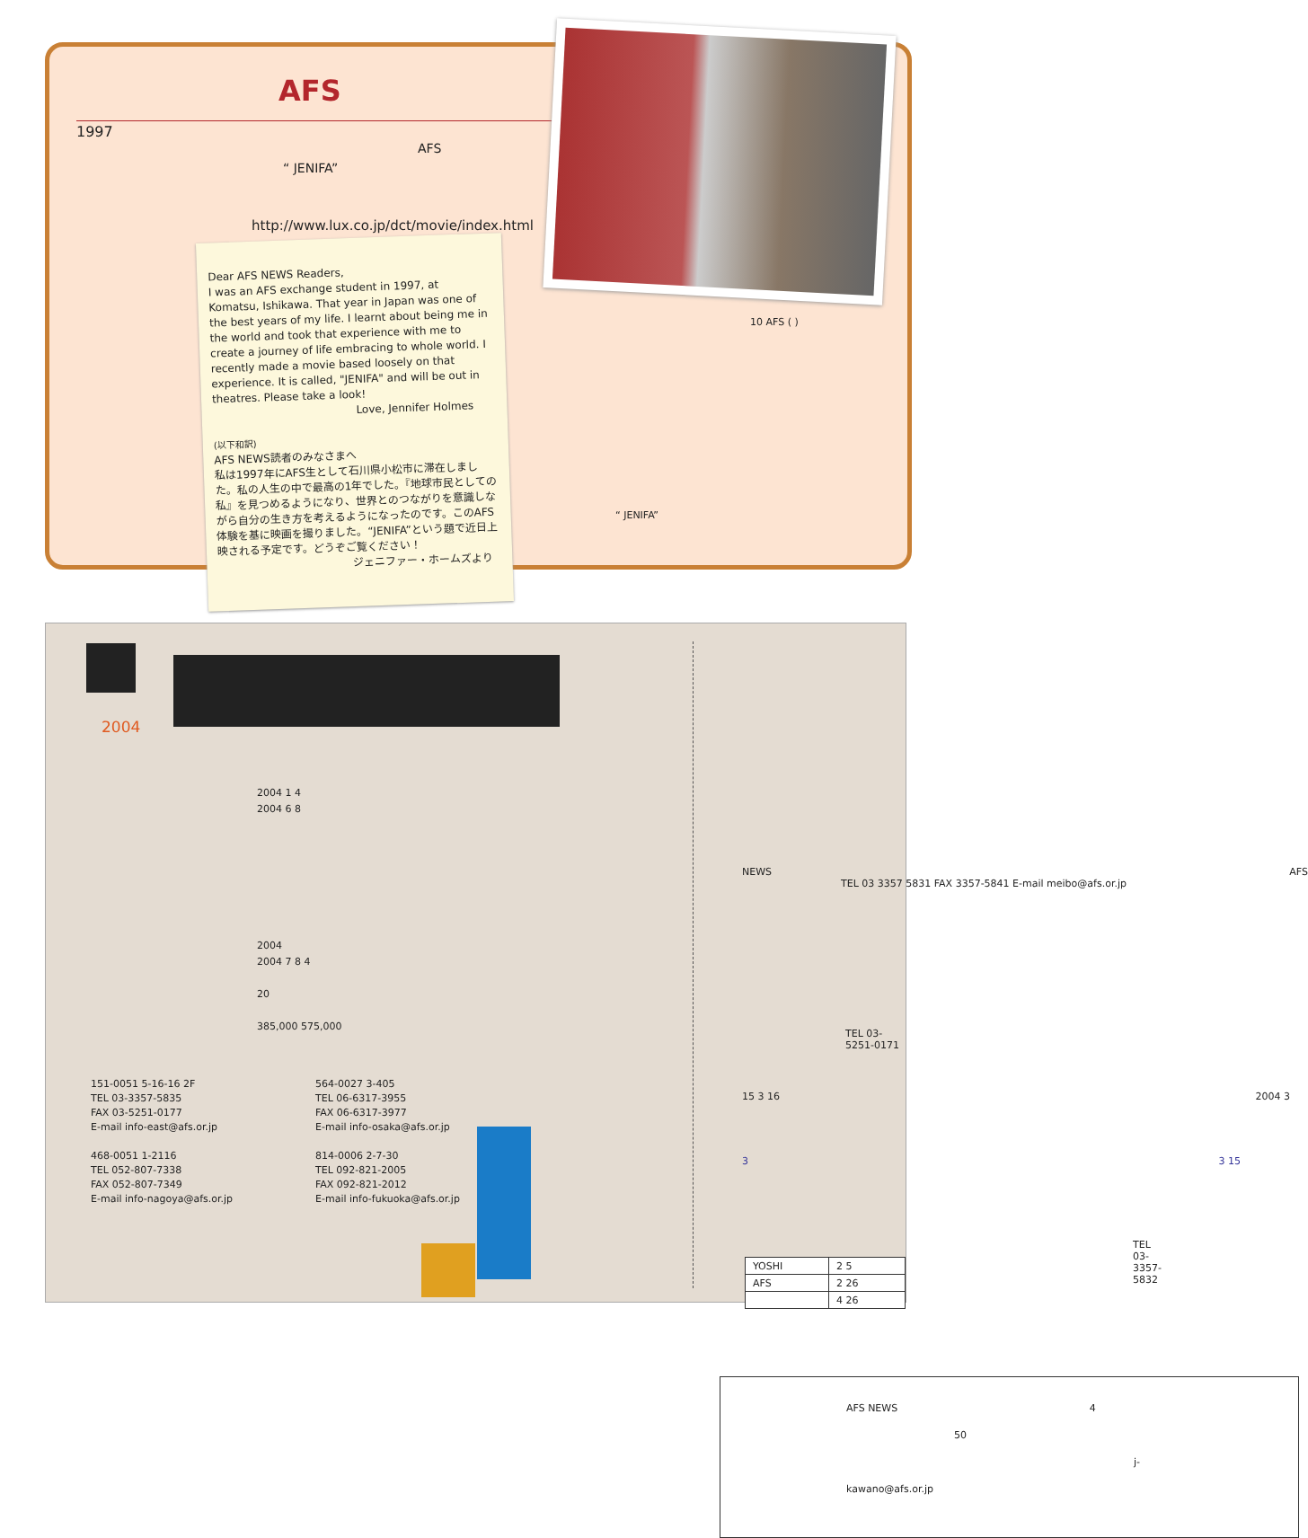AFS
1997
AFS
“ JENIFA”
http://www.lux.co.jp/dct/movie/index.html
10 AFS ( )
“ JENIFA”
Dear AFS NEWS Readers,
I was an AFS exchange student in 1997, at Komatsu, Ishikawa. That year in Japan was one of the best years of my life. I learnt about being me in the world and took that experience with me to create a journey of life embracing to whole world. I recently made a movie based loosely on that experience. It is called, "JENIFA" and will be out in theatres. Please take a look!
Love, Jennifer Holmes
(以下和訳)
AFS NEWS読者のみなさまへ
私は1997年にAFS生として石川県小松市に滞在しました。私の人生の中で最高の1年でした。『地球市民としての私』を見つめるようになり、世界とのつながりを意識しながら自分の生き方を考えるようになったのです。このAFS体験を基に映画を撮りました。“JENIFA”という題で近日上映される予定です。どうぞご覧ください！
ジェニファー・ホームズより
2004
2004 1 4
2004 6 8
2004
2004 7 8 4
20
385,000 575,000
151-0051 5-16-16 2F
TEL 03-3357-5835
FAX 03-5251-0177
E-mail info-east@afs.or.jp
468-0051 1-2116
TEL 052-807-7338
FAX 052-807-7349
E-mail info-nagoya@afs.or.jp
564-0027 3-405
TEL 06-6317-3955
FAX 06-6317-3977
E-mail info-osaka@afs.or.jp
814-0006 2-7-30
TEL 092-821-2005
FAX 092-821-2012
E-mail info-fukuoka@afs.or.jp
NEWS AFS
TEL 03 3357 5831 FAX 3357-5841 E-mail meibo@afs.or.jp
TEL 03-5251-0171
15 3 16 2004 3
3 3 15
TEL 03-3357-5832
| YOSHI | 2 5 |
| AFS | 2 26 |
| | 4 26 |
AFS NEWS 4
50
j-kawano@afs.or.jp